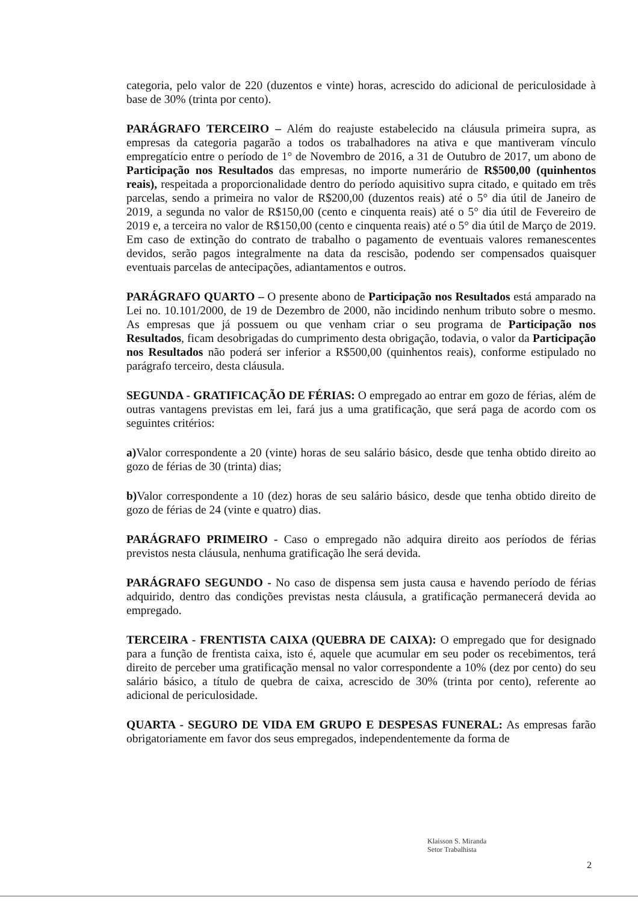categoria, pelo valor de 220 (duzentos e vinte) horas, acrescido do adicional de periculosidade à base de 30% (trinta por cento).
PARÁGRAFO TERCEIRO – Além do reajuste estabelecido na cláusula primeira supra, as empresas da categoria pagarão a todos os trabalhadores na ativa e que mantiveram vínculo empregatício entre o período de 1° de Novembro de 2016, a 31 de Outubro de 2017, um abono de Participação nos Resultados das empresas, no importe numerário de R$500,00 (quinhentos reais), respeitada a proporcionalidade dentro do período aquisitivo supra citado, e quitado em três parcelas, sendo a primeira no valor de R$200,00 (duzentos reais) até o 5° dia útil de Janeiro de 2019, a segunda no valor de R$150,00 (cento e cinquenta reais) até o 5° dia útil de Fevereiro de 2019 e, a terceira no valor de R$150,00 (cento e cinquenta reais) até o 5° dia útil de Março de 2019. Em caso de extinção do contrato de trabalho o pagamento de eventuais valores remanescentes devidos, serão pagos integralmente na data da rescisão, podendo ser compensados quaisquer eventuais parcelas de antecipações, adiantamentos e outros.
PARÁGRAFO QUARTO – O presente abono de Participação nos Resultados está amparado na Lei no. 10.101/2000, de 19 de Dezembro de 2000, não incidindo nenhum tributo sobre o mesmo. As empresas que já possuem ou que venham criar o seu programa de Participação nos Resultados, ficam desobrigadas do cumprimento desta obrigação, todavia, o valor da Participação nos Resultados não poderá ser inferior a R$500,00 (quinhentos reais), conforme estipulado no parágrafo terceiro, desta cláusula.
SEGUNDA - GRATIFICAÇÃO DE FÉRIAS: O empregado ao entrar em gozo de férias, além de outras vantagens previstas em lei, fará jus a uma gratificação, que será paga de acordo com os seguintes critérios:
a) Valor correspondente a 20 (vinte) horas de seu salário básico, desde que tenha obtido direito ao gozo de férias de 30 (trinta) dias;
b) Valor correspondente a 10 (dez) horas de seu salário básico, desde que tenha obtido direito de gozo de férias de 24 (vinte e quatro) dias.
PARÁGRAFO PRIMEIRO - Caso o empregado não adquira direito aos períodos de férias previstos nesta cláusula, nenhuma gratificação lhe será devida.
PARÁGRAFO SEGUNDO - No caso de dispensa sem justa causa e havendo período de férias adquirido, dentro das condições previstas nesta cláusula, a gratificação permanecerá devida ao empregado.
TERCEIRA - FRENTISTA CAIXA (QUEBRA DE CAIXA): O empregado que for designado para a função de frentista caixa, isto é, aquele que acumular em seu poder os recebimentos, terá direito de perceber uma gratificação mensal no valor correspondente a 10% (dez por cento) do seu salário básico, a título de quebra de caixa, acrescido de 30% (trinta por cento), referente ao adicional de periculosidade.
QUARTA - SEGURO DE VIDA EM GRUPO E DESPESAS FUNERAL: As empresas farão obrigatoriamente em favor dos seus empregados, independentemente da forma de
Klaisson S. Miranda
Setor Trabalhista
2